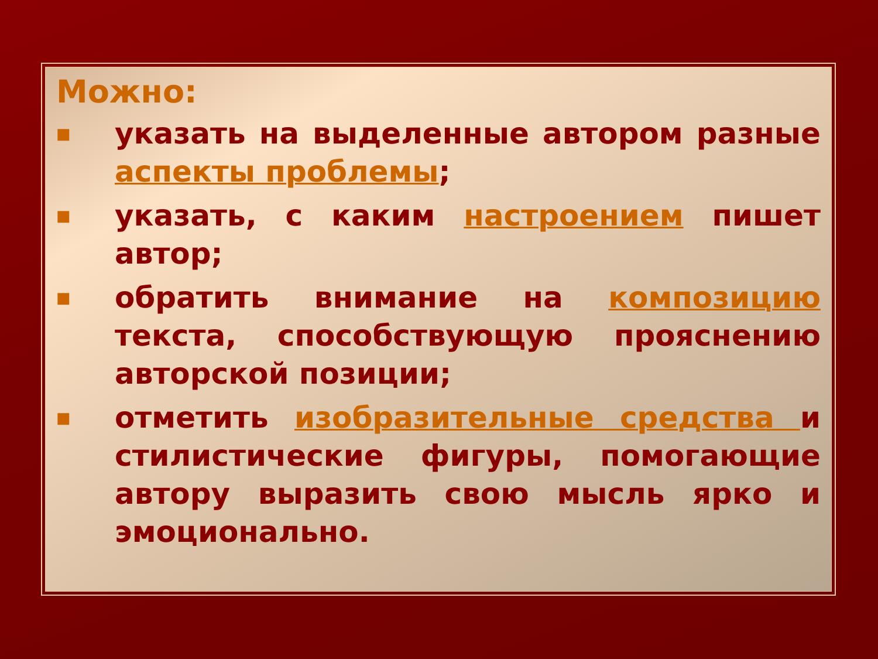Можно:
■ указать на выделенные автором разные аспекты проблемы;
■ указать, с каким настроением пишет автор;
■ обратить внимание на композицию текста, способствующую прояснению авторской позиции;
■ отметить изобразительные средства и стилистические фигуры, помогающие автору выразить свою мысль ярко и эмоционально.